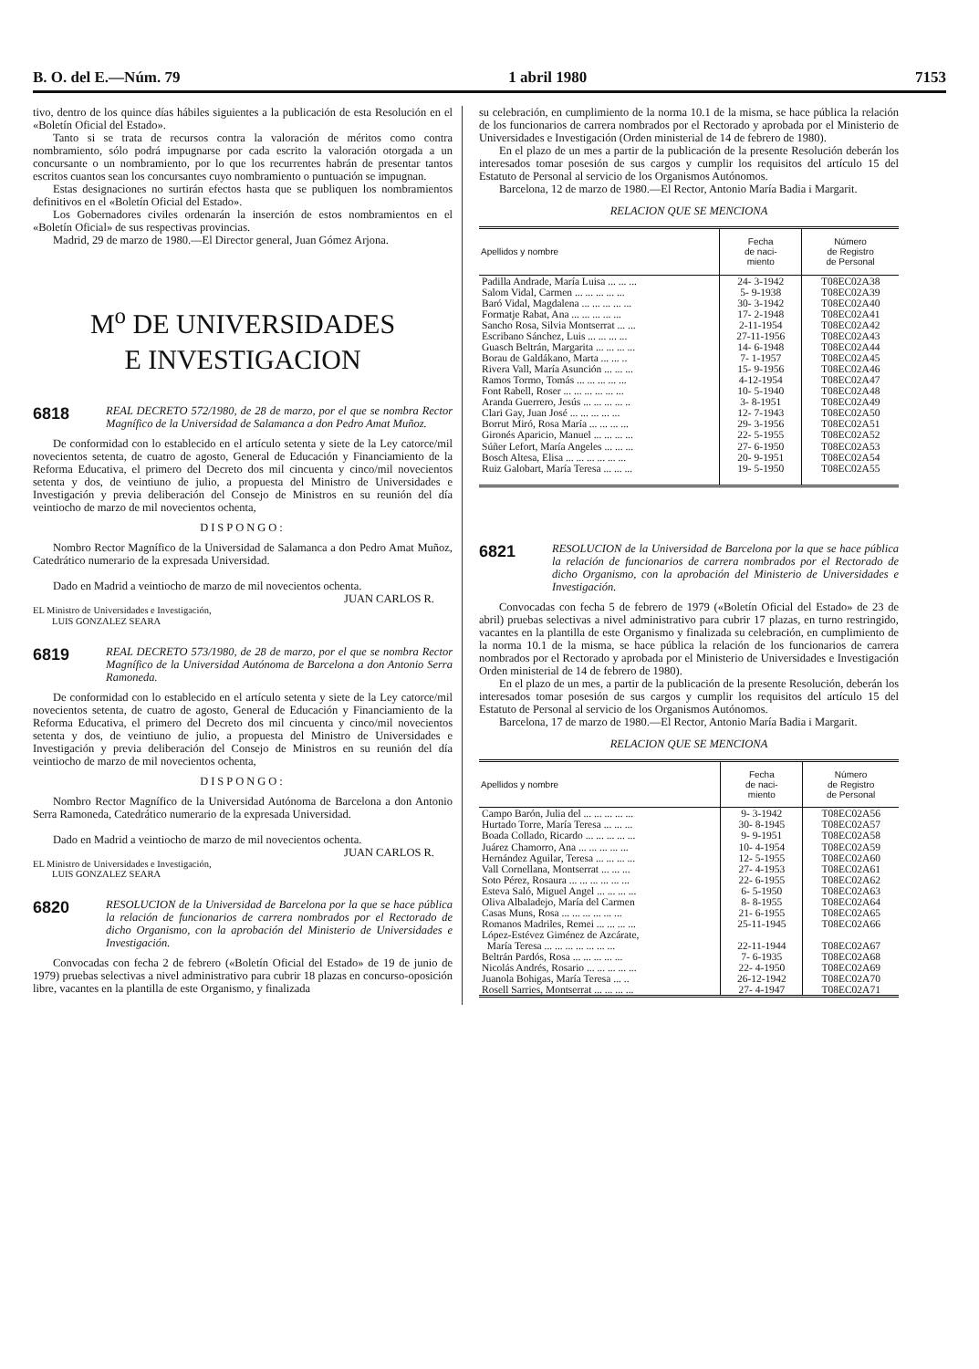B. O. del E.—Núm. 79 1 abril 1980 7153
tivo, dentro de los quince días hábiles siguientes a la publicación de esta Resolución en el «Boletín Oficial del Estado».
Tanto si se trata de recursos contra la valoración de méritos como contra nombramiento, sólo podrá impugnarse por cada escrito la valoración otorgada a un concursante o un nombramiento, por lo que los recurrentes habrán de presentar tantos escritos cuantos sean los concursantes cuyo nombramiento o puntuación se impugnan.
Estas designaciones no surtirán efectos hasta que se publiquen los nombramientos definitivos en el «Boletín Oficial del Estado».
Los Gobernadores civiles ordenarán la inserción de estos nombramientos en el «Boletín Oficial» de sus respectivas provincias.
Madrid, 29 de marzo de 1980.—El Director general, Juan Gómez Arjona.
M<sup>o</sup> DE UNIVERSIDADES
E INVESTIGACION
6818
REAL DECRETO 572/1980, de 28 de marzo, por el que se nombra Rector Magnífico de la Universidad de Salamanca a don Pedro Amat Muñoz.
De conformidad con lo establecido en el artículo setenta y siete de la Ley catorce/mil novecientos setenta, de cuatro de agosto, General de Educación y Financiamiento de la Reforma Educativa, el primero del Decreto dos mil cincuenta y cinco/mil novecientos setenta y dos, de veintiuno de julio, a propuesta del Ministro de Universidades e Investigación y previa deliberación del Consejo de Ministros en su reunión del día veintiocho de marzo de mil novecientos ochenta,
DISPONGO:
Nombro Rector Magnífico de la Universidad de Salamanca a don Pedro Amat Muñoz, Catedrático numerario de la expresada Universidad.
Dado en Madrid a veintiocho de marzo de mil novecientos ochenta.
JUAN CARLOS R.
EL Ministro de Universidades e Investigación,
LUIS GONZALEZ SEARA
6819
REAL DECRETO 573/1980, de 28 de marzo, por el que se nombra Rector Magnífico de la Universidad Autónoma de Barcelona a don Antonio Serra Ramoneda.
De conformidad con lo establecido en el artículo setenta y siete de la Ley catorce/mil novecientos setenta, de cuatro de agosto, General de Educación y Financiamiento de la Reforma Educativa, el primero del Decreto dos mil cincuenta y cinco/mil novecientos setenta y dos, de veintiuno de julio, a propuesta del Ministro de Universidades e Investigación y previa deliberación del Consejo de Ministros en su reunión del día veintiocho de marzo de mil novecientos ochenta,
DISPONGO:
Nombro Rector Magnífico de la Universidad Autónoma de Barcelona a don Antonio Serra Ramoneda, Catedrático numerario de la expresada Universidad.
Dado en Madrid a veintiocho de marzo de mil novecientos ochenta.
JUAN CARLOS R.
EL Ministro de Universidades e Investigación,
LUIS GONZALEZ SEARA
6820
RESOLUCION de la Universidad de Barcelona por la que se hace pública la relación de funcionarios de carrera nombrados por el Rectorado de dicho Organismo, con la aprobación del Ministerio de Universidades e Investigación.
Convocadas con fecha 2 de febrero («Boletín Oficial del Estado» de 19 de junio de 1979) pruebas selectivas a nivel administrativo para cubrir 18 plazas en concurso-oposición libre, vacantes en la plantilla de este Organismo, y finalizada
su celebración, en cumplimiento de la norma 10.1 de la misma, se hace pública la relación de los funcionarios de carrera nombrados por el Rectorado y aprobada por el Ministerio de Universidades e Investigación (Orden ministerial de 14 de febrero de 1980).
En el plazo de un mes a partir de la publicación de la presente Resolución deberán los interesados tomar posesión de sus cargos y cumplir los requisitos del artículo 15 del Estatuto de Personal al servicio de los Organismos Autónomos.
Barcelona, 12 de marzo de 1980.—El Rector, Antonio María Badia i Margarit.
RELACION QUE SE MENCIONA
| Apellidos y nombre | Fecha de naci- miento | Número de Registro de Personal |
| --- | --- | --- |
| Padilla Andrade, María Luisa ... ... ... | 24- 3-1942 | T08EC02A38 |
| Salom Vidal, Carmen ... ... ... ... ... | 5- 9-1938 | T08EC02A39 |
| Baró Vidal, Magdalena ... ... ... ... ... | 30- 3-1942 | T08EC02A40 |
| Formatje Rabat, Ana ... ... ... ... ... | 17- 2-1948 | T08EC02A41 |
| Sancho Rosa, Silvia Montserrat ... ... | 2-11-1954 | T08EC02A42 |
| Escribano Sánchez, Luis ... ... ... ... | 27-11-1956 | T08EC02A43 |
| Guasch Beltrán, Margarita ... ... ... ... | 14- 6-1948 | T08EC02A44 |
| Borau de Galdákano, Marta ... ... .. | 7- 1-1957 | T08EC02A45 |
| Rivera Vall, María Asunción ... ... ... | 15- 9-1956 | T08EC02A46 |
| Ramos Tormo, Tomás ... ... ... ... ... | 4-12-1954 | T08EC02A47 |
| Font Rabell, Roser ... ... ... ... ... ... | 10- 5-1940 | T08EC02A48 |
| Aranda Guerrero, Jesús ... ... ... ... .. | 3- 8-1951 | T08EC02A49 |
| Clari Gay, Juan José ... ... ... ... ... | 12- 7-1943 | T08EC02A50 |
| Borrut Miró, Rosa María ... ... ... ... | 29- 3-1956 | T08EC02A51 |
| Gironés Aparicio, Manuel ... ... ... ... | 22- 5-1955 | T08EC02A52 |
| Súñer Lefort, María Angeles ... ... ... | 27- 6-1950 | T08EC02A53 |
| Bosch Altesa, Elisa ... ... ... ... ... ... | 20- 9-1951 | T08EC02A54 |
| Ruiz Galobart, María Teresa ... ... ... | 19- 5-1950 | T08EC02A55 |
6821
RESOLUCION de la Universidad de Barcelona por la que se hace pública la relación de funcionarios de carrera nombrados por el Rectorado de dicho Organismo, con la aprobación del Ministerio de Universidades e Investigación.
Convocadas con fecha 5 de febrero de 1979 («Boletín Oficial del Estado» de 23 de abril) pruebas selectivas a nivel administrativo para cubrir 17 plazas, en turno restringido, vacantes en la plantilla de este Organismo y finalizada su celebración, en cumplimiento de la norma 10.1 de la misma, se hace pública la relación de los funcionarios de carrera nombrados por el Rectorado y aprobada por el Ministerio de Universidades e Investigación Orden ministerial de 14 de febrero de 1980).
En el plazo de un mes, a partir de la publicación de la presente Resolución, deberán los interesados tomar posesión de sus cargos y cumplir los requisitos del artículo 15 del Estatuto de Personal al servicio de los Organismos Autónomos.
Barcelona, 17 de marzo de 1980.—El Rector, Antonio María Badia i Margarit.
RELACION QUE SE MENCIONA
| Apellidos y nombre | Fecha de naci- miento | Número de Registro de Personal |
| --- | --- | --- |
| Campo Barón, Julia del ... ... ... ... ... | 9- 3-1942 | T08EC02A56 |
| Hurtado Torre, María Teresa ... ... ... | 30- 8-1945 | T08EC02A57 |
| Boada Collado, Ricardo ... ... ... ... ... | 9- 9-1951 | T08EC02A58 |
| Juárez Chamorro, Ana ... ... ... ... ... | 10- 4-1954 | T08EC02A59 |
| Hernández Aguilar, Teresa ... ... ... ... | 12- 5-1955 | T08EC02A60 |
| Vall Cornellana, Montserrat ... ... ... | 27- 4-1953 | T08EC02A61 |
| Soto Pérez, Rosaura ... ... ... ... ... ... | 22- 6-1955 | T08EC02A62 |
| Esteva Saló, Miguel Angel ... ... ... ... | 6- 5-1950 | T08EC02A63 |
| Oliva Albaladejo, María del Carmen | 8- 8-1955 | T08EC02A64 |
| Casas Muns, Rosa ... ... ... ... ... ... | 21- 6-1955 | T08EC02A65 |
| Romanos Madriles, Remei ... ... ... ... | 25-11-1945 | T08EC02A66 |
| López-Estévez Giménez de Azcárate, | | |
| María Teresa ... ... ... ... ... ... ... | 22-11-1944 | T08EC02A67 |
| Beltrán Pardós, Rosa ... ... ... ... ... | 7- 6-1935 | T08EC02A68 |
| Nicolás Andrés, Rosario ... ... ... ... ... | 22- 4-1950 | T08EC02A69 |
| Juanola Bohigas, María Teresa ... .. | 26-12-1942 | T08EC02A70 |
| Rosell Sarries, Montserrat ... ... ... ... | 27- 4-1947 | T08EC02A71 |